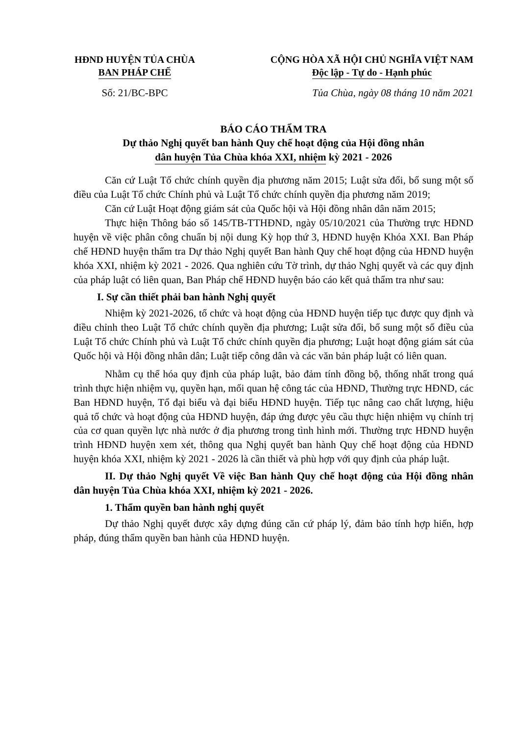HĐND HUYỆN TỦA CHÙA
BAN PHÁP CHẾ
CỘNG HÒA XÃ HỘI CHỦ NGHĨA VIỆT NAM
Độc lập - Tự do - Hạnh phúc
Số: 21/BC-BPC Tủa Chùa, ngày 08 tháng 10 năm 2021
BÁO CÁO THẨM TRA
Dự thảo Nghị quyết ban hành Quy chế hoạt động của Hội đồng nhân
dân huyện Tủa Chùa khóa XXI, nhiệm kỳ 2021 - 2026
Căn cứ Luật Tổ chức chính quyền địa phương năm 2015; Luật sửa đổi, bổ sung một số điều của Luật Tổ chức Chính phủ và Luật Tổ chức chính quyền địa phương năm 2019;
Căn cứ Luật Hoạt động giám sát của Quốc hội và Hội đồng nhân dân năm 2015;
Thực hiện Thông báo số 145/TB-TTHĐND, ngày 05/10/2021 của Thường trực HĐND huyện về việc phân công chuẩn bị nội dung Kỳ họp thứ 3, HĐND huyện Khóa XXI. Ban Pháp chế HĐND huyện thẩm tra Dự thảo Nghị quyết Ban hành Quy chế hoạt động của HĐND huyện khóa XXI, nhiệm kỳ 2021 - 2026. Qua nghiên cứu Tờ trình, dự thảo Nghị quyết và các quy định của pháp luật có liên quan, Ban Pháp chế HĐND huyện báo cáo kết quả thẩm tra như sau:
I. Sự cần thiết phải ban hành Nghị quyết
Nhiệm kỳ 2021-2026, tổ chức và hoạt động của HĐND huyện tiếp tục được quy định và điều chỉnh theo Luật Tổ chức chính quyền địa phương; Luật sửa đổi, bổ sung một số điều của Luật Tổ chức Chính phủ và Luật Tổ chức chính quyền địa phương; Luật hoạt động giám sát của Quốc hội và Hội đồng nhân dân; Luật tiếp công dân và các văn bản pháp luật có liên quan.
Nhằm cụ thể hóa quy định của pháp luật, bảo đảm tính đồng bộ, thống nhất trong quá trình thực hiện nhiệm vụ, quyền hạn, mối quan hệ công tác của HĐND, Thường trực HĐND, các Ban HĐND huyện, Tổ đại biểu và đại biểu HĐND huyện. Tiếp tục nâng cao chất lượng, hiệu quả tổ chức và hoạt động của HĐND huyện, đáp ứng được yêu cầu thực hiện nhiệm vụ chính trị của cơ quan quyền lực nhà nước ở địa phương trong tình hình mới. Thường trực HĐND huyện trình HĐND huyện xem xét, thông qua Nghị quyết ban hành Quy chế hoạt động của HĐND huyện khóa XXI, nhiệm kỳ 2021 - 2026 là cần thiết và phù hợp với quy định của pháp luật.
II. Dự thảo Nghị quyết Về việc Ban hành Quy chế hoạt động của Hội đồng nhân dân huyện Tủa Chùa khóa XXI, nhiệm kỳ 2021 - 2026.
1. Thẩm quyền ban hành nghị quyết
Dự thảo Nghị quyết được xây dựng đúng căn cứ pháp lý, đảm bảo tính hợp hiến, hợp pháp, đúng thẩm quyền ban hành của HĐND huyện.